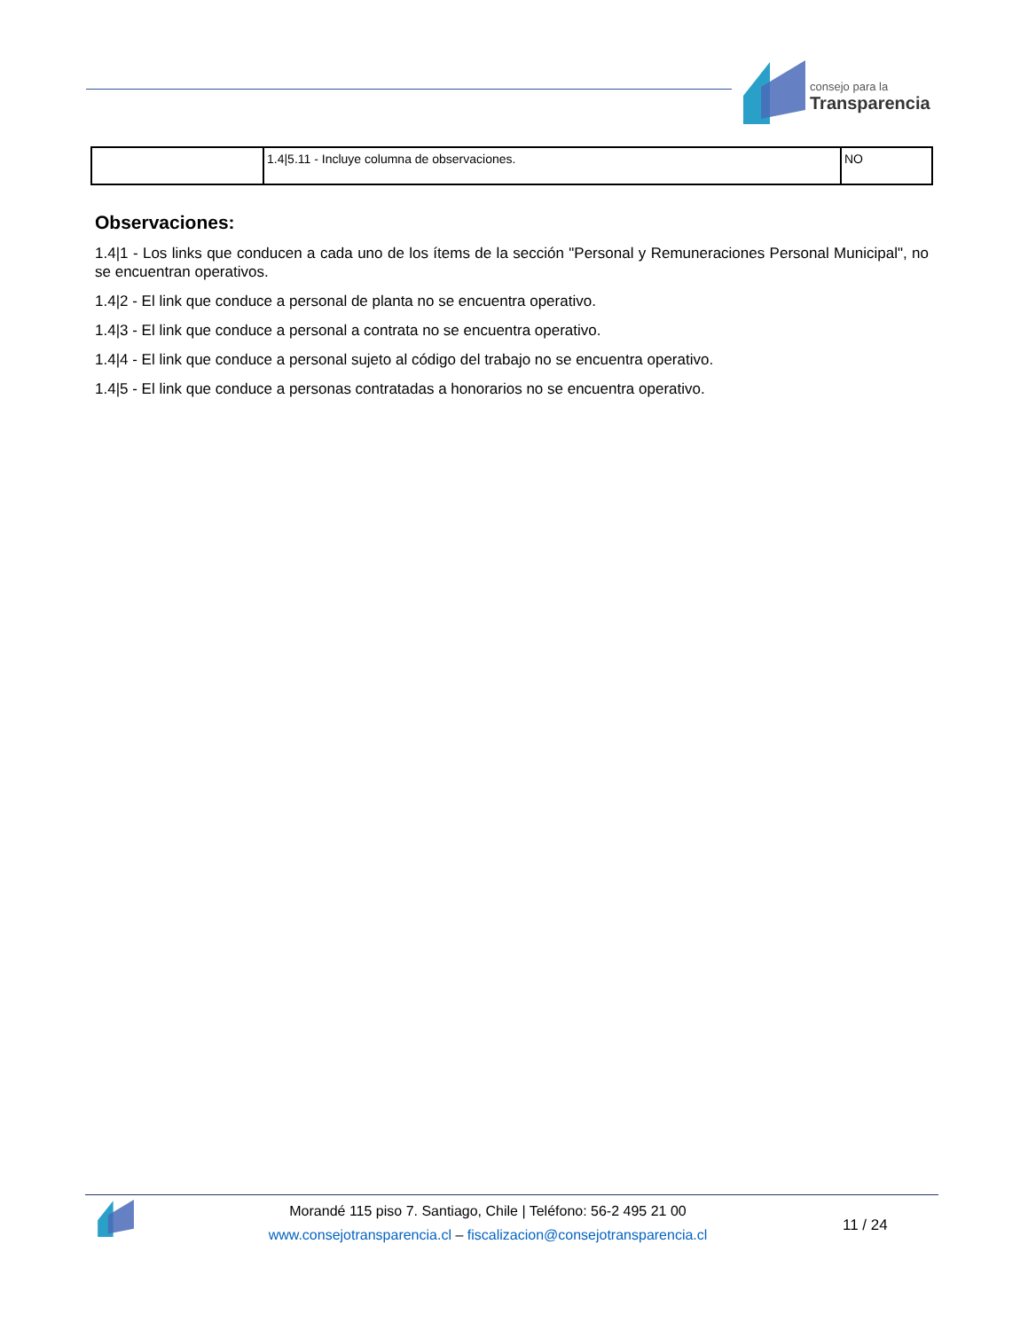consejo para la
Transparencia
| | 1.4/5.11 - Incluye columna de observaciones. | NO |
Observaciones:
1.4|1 - Los links que conducen a cada uno de los ítems de la sección "Personal y Remuneraciones Personal Municipal", no se encuentran operativos.
1.4|2 - El link que conduce a personal de planta no se encuentra operativo.
1.4|3 - El link que conduce a personal a contrata no se encuentra operativo.
1.4|4 - El link que conduce a personal sujeto al código del trabajo no se encuentra operativo.
1.4|5 - El link que conduce a personas contratadas a honorarios no se encuentra operativo.
Morandé 115 piso 7. Santiago, Chile | Teléfono: 56-2 495 21 00
www.consejotransparencia.cl – fiscalizacion@consejotransparencia.cl
11 / 24